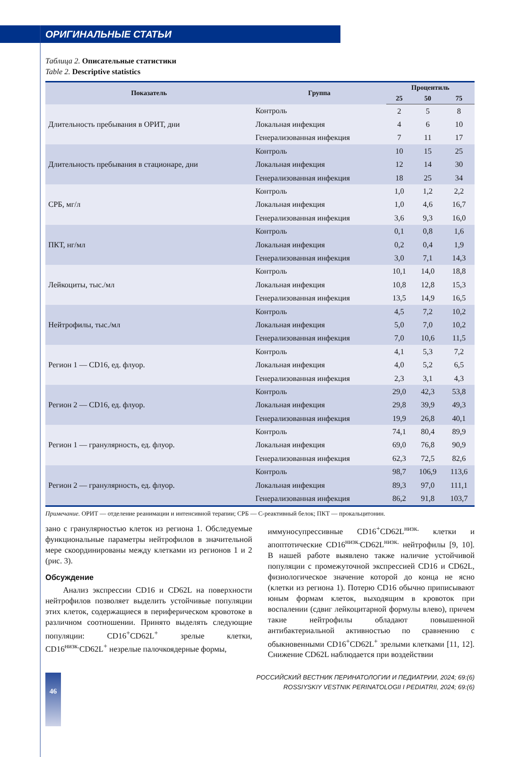ОРИГИНАЛЬНЫЕ СТАТЬИ
Таблица 2. Описательные статистики
Table 2. Descriptive statistics
| Показатель | Группа | Процентиль | | |
| --- | --- | --- | --- | --- |
| | | 25 | 50 | 75 |
| Длительность пребывания в ОРИТ, дни | Контроль | 2 | 5 | 8 |
| | Локальная инфекция | 4 | 6 | 10 |
| | Генерализованная инфекция | 7 | 11 | 17 |
| Длительность пребывания в стационаре, дни | Контроль | 10 | 15 | 25 |
| | Локальная инфекция | 12 | 14 | 30 |
| | Генерализованная инфекция | 18 | 25 | 34 |
| СРБ, мг/л | Контроль | 1,0 | 1,2 | 2,2 |
| | Локальная инфекция | 1,0 | 4,6 | 16,7 |
| | Генерализованная инфекция | 3,6 | 9,3 | 16,0 |
| ПКТ, нг/мл | Контроль | 0,1 | 0,8 | 1,6 |
| | Локальная инфекция | 0,2 | 0,4 | 1,9 |
| | Генерализованная инфекция | 3,0 | 7,1 | 14,3 |
| Лейкоциты, тыс./мл | Контроль | 10,1 | 14,0 | 18,8 |
| | Локальная инфекция | 10,8 | 12,8 | 15,3 |
| | Генерализованная инфекция | 13,5 | 14,9 | 16,5 |
| Нейтрофилы, тыс./мл | Контроль | 4,5 | 7,2 | 10,2 |
| | Локальная инфекция | 5,0 | 7,0 | 10,2 |
| | Генерализованная инфекция | 7,0 | 10,6 | 11,5 |
| Регион 1 — CD16, ед. флуор. | Контроль | 4,1 | 5,3 | 7,2 |
| | Локальная инфекция | 4,0 | 5,2 | 6,5 |
| | Генерализованная инфекция | 2,3 | 3,1 | 4,3 |
| Регион 2 — CD16, ед. флуор. | Контроль | 29,0 | 42,3 | 53,8 |
| | Локальная инфекция | 29,8 | 39,9 | 49,3 |
| | Генерализованная инфекция | 19,9 | 26,8 | 40,1 |
| Регион 1 — гранулярность, ед. флуор. | Контроль | 74,1 | 80,4 | 89,9 |
| | Локальная инфекция | 69,0 | 76,8 | 90,9 |
| | Генерализованная инфекция | 62,3 | 72,5 | 82,6 |
| Регион 2 — гранулярность, ед. флуор. | Контроль | 98,7 | 106,9 | 113,6 |
| | Локальная инфекция | 89,3 | 97,0 | 111,1 |
| | Генерализованная инфекция | 86,2 | 91,8 | 103,7 |
Примечание. ОРИТ — отделение реанимации и интенсивной терапии; СРБ — С-реактивный белок; ПКТ — прокальцитонин.
зано с гранулярностью клеток из региона 1. Обследуемые функциональные параметры нейтрофилов в значительной мере скоординированы между клетками из регионов 1 и 2 (рис. 3).
Обсуждение
Анализ экспрессии CD16 и CD62L на поверхности нейтрофилов позволяет выделить устойчивые популяции этих клеток, содержащиеся в периферическом кровотоке в различном соотношении. Принято выделять следующие популяции: CD16<sup>+</sup>CD62L<sup>+</sup> зрелые клетки, CD16<sup>низк.</sup>CD62L<sup>+</sup> незрелые палочкоядерные формы,
иммуносупрессивные CD16<sup>+</sup>CD62L<sup>низк.</sup> клетки и апоптотические CD16<sup>низк.</sup>CD62L<sup>низк.</sup> нейтрофилы [9, 10]. В нашей работе выявлено также наличие устойчивой популяции с промежуточной экспрессией CD16 и CD62L, физиологическое значение которой до конца не ясно (клетки из региона 1). Потерю CD16 обычно приписывают юным формам клеток, выходящим в кровоток при воспалении (сдвиг лейкоцитарной формулы влево), причем такие нейтрофилы обладают повышенной антибактериальной активностью по сравнению с обыкновенными CD16<sup>+</sup>CD62L<sup>+</sup> зрелыми клетками [11, 12]. Снижение CD62L наблюдается при воздействии
46
РОССИЙСКИЙ ВЕСТНИК ПЕРИНАТОЛОГИИ И ПЕДИАТРИИ, 2024; 69:(6)
ROSSIYSKIY VESTNIK PERINATOLOGII I PEDIATRII, 2024; 69:(6)